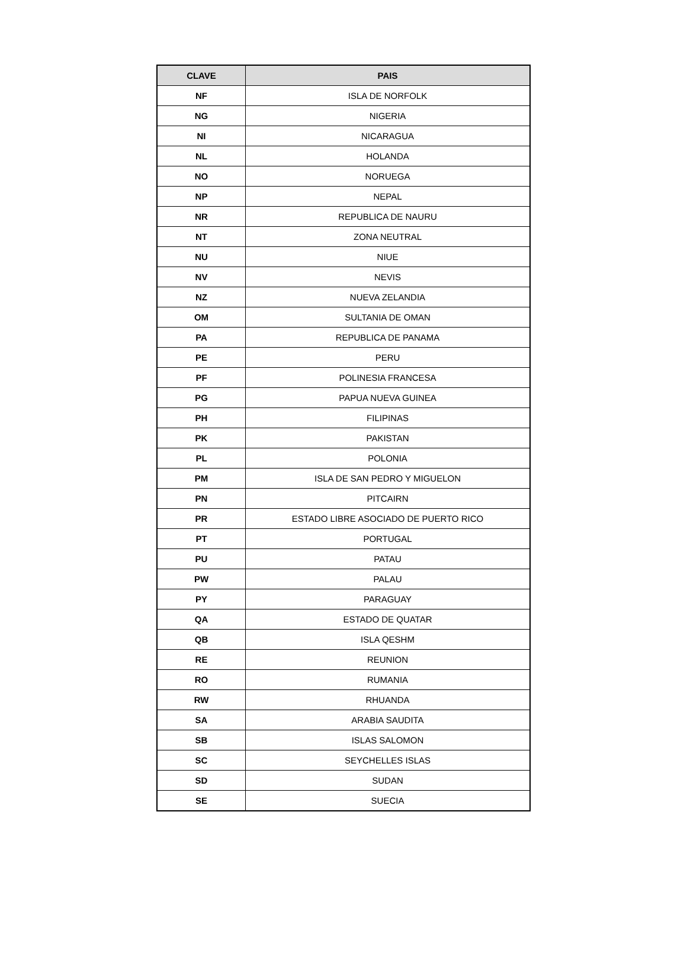| CLAVE | PAIS |
| --- | --- |
| NF | ISLA DE NORFOLK |
| NG | NIGERIA |
| NI | NICARAGUA |
| NL | HOLANDA |
| NO | NORUEGA |
| NP | NEPAL |
| NR | REPUBLICA DE NAURU |
| NT | ZONA NEUTRAL |
| NU | NIUE |
| NV | NEVIS |
| NZ | NUEVA ZELANDIA |
| OM | SULTANIA DE OMAN |
| PA | REPUBLICA DE PANAMA |
| PE | PERU |
| PF | POLINESIA FRANCESA |
| PG | PAPUA NUEVA GUINEA |
| PH | FILIPINAS |
| PK | PAKISTAN |
| PL | POLONIA |
| PM | ISLA DE SAN PEDRO Y MIGUELON |
| PN | PITCAIRN |
| PR | ESTADO LIBRE ASOCIADO DE PUERTO RICO |
| PT | PORTUGAL |
| PU | PATAU |
| PW | PALAU |
| PY | PARAGUAY |
| QA | ESTADO DE QUATAR |
| QB | ISLA QESHM |
| RE | REUNION |
| RO | RUMANIA |
| RW | RHUANDA |
| SA | ARABIA SAUDITA |
| SB | ISLAS SALOMON |
| SC | SEYCHELLES ISLAS |
| SD | SUDAN |
| SE | SUECIA |